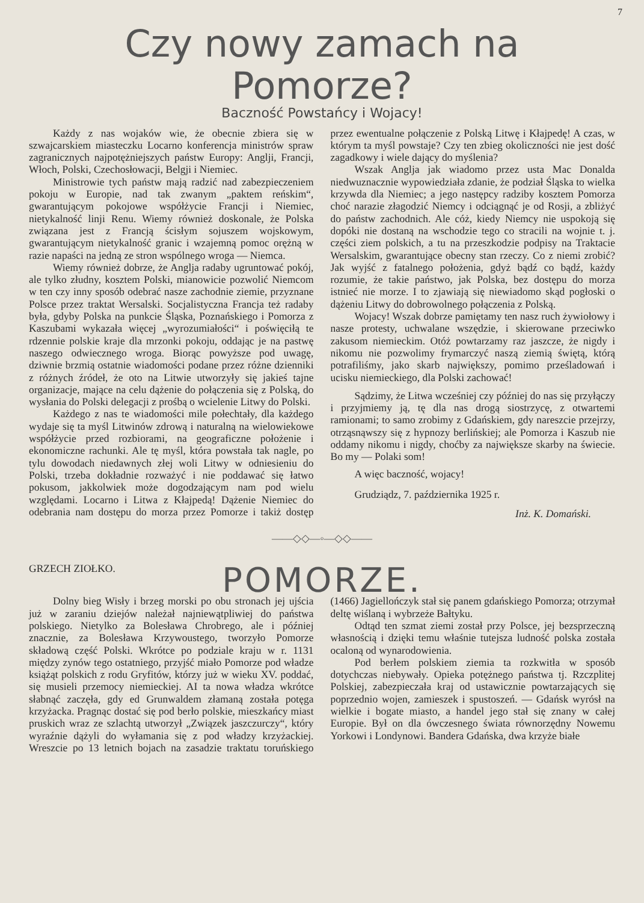7
Czy nowy zamach na Pomorze?
Baczność Powstańcy i Wojacy!
Każdy z nas wojaków wie, że obecnie zbiera się w szwajcarskiem miasteczku Locarno konferencja ministrów spraw zagranicznych najpotężniejszych państw Europy: Anglji, Francji, Włoch, Polski, Czechosłowacji, Belgji i Niemiec.
Ministrowie tych państw mają radzić nad zabezpieczeniem pokoju w Europie, nad tak zwanym „paktem reńskim“, gwarantującym pokojowe współżycie Francji i Niemiec, nietykalność linji Renu. Wiemy również doskonale, że Polska związana jest z Francją ścisłym sojuszem wojskowym, gwarantującym nietykalność granic i wzajemną pomoc orężną w razie napaści na jedną ze stron wspólnego wroga — Niemca.
Wiemy również dobrze, że Anglja radaby ugruntować pokój, ale tylko złudny, kosztem Polski, mianowicie pozwolić Niemcom w ten czy inny sposób odebrać nasze zachodnie ziemie, przyznane Polsce przez traktat Wersalski. Socjalistyczna Francja też radaby była, gdyby Polska na punkcie Śląska, Poznańskiego i Pomorza z Kaszubami wykazała więcej „wyrozumiałości“ i poświęciłą te rdzennie polskie kraje dla mrzonki pokoju, oddając je na pastwę naszego odwiecznego wroga. Biorąc powyższe pod uwagę, dziwnie brzmią ostatnie wiadomości podane przez różne dzienniki z różnych źródeł, że oto na Litwie utworzyły się jakieś tajne organizacje, mające na celu dążenie do połączenia się z Polską, do wysłania do Polski delegacji z prośbą o wcielenie Litwy do Polski.
Każdego z nas te wiadomości mile połechtały, dla każdego wydaje się ta myśl Litwinów zdrową i naturalną na wielowiekowe współżycie przed rozbiorami, na geograficzne położenie i ekonomiczne rachunki. Ale tę myśl, która powstała tak nagle, po tylu dowodach niedawnych złej woli Litwy w odniesieniu do Polski, trzeba dokładnie rozważyć i nie poddawać się łatwo pokusom, jakkolwiek może dogodzającym nam pod wielu względami. Locarno i Litwa z Kłajpedą! Dążenie Niemiec do odebrania nam dostępu do morza przez Pomorze i takiż dostęp przez ewentualne połączenie z Polską Litwę i Kłajpedę! A czas, w którym ta myśl powstaje? Czy ten zbieg okoliczności nie jest dość zagadkowy i wiele dający do myślenia?
Wszak Anglja jak wiadomo przez usta Mac Donalda niedwuznacznie wypowiedziała zdanie, że podział Śląska to wielka krzywda dla Niemiec; a jego następcy radziby kosztem Pomorza choć narazie złagodzić Niemcy i odciągnąć je od Rosji, a zbliżyć do państw zachodnich. Ale cóż, kiedy Niemcy nie uspokoją się dopóki nie dostaną na wschodzie tego co stracili na wojnie t. j. części ziem polskich, a tu na przeszkodzie podpisy na Traktacie Wersalskim, gwarantujące obecny stan rzeczy. Co z niemi zrobić? Jak wyjść z fatalnego położenia, gdyż bądź co bądź, każdy rozumie, że takie państwo, jak Polska, bez dostępu do morza istnieć nie morze. I to zjawiają się niewiadomo skąd pogłoski o dążeniu Litwy do dobrowolnego połączenia z Polską.
Wojacy! Wszak dobrze pamiętamy ten nasz ruch żywiołowy i nasze protesty, uchwalane wszędzie, i skierowane przeciwko zakusom niemieckim. Otóż powtarzamy raz jaszcze, że nigdy i nikomu nie pozwolimy frymarczyć naszą ziemią świętą, którą potrafiliśmy, jako skarb największy, pomimo prześladowań i ucisku niemieckiego, dla Polski zachować!
Sądzimy, że Litwa wcześniej czy później do nas się przyłączy i przyjmiemy ją, tę dla nas drogą siostrzycę, z otwartemi ramionami; to samo zrobimy z Gdańskiem, gdy nareszcie przejrzy, otrząsnąwszy się z hypnozy berlińskiej; ale Pomorza i Kaszub nie oddamy nikomu i nigdy, choćby za największe skarby na świecie. Bo my — Polaki som!
A więc baczność, wojacy!
Grudziądz, 7. października 1925 r.
Inż. K. Domański.
——◇◇—◦—◇◇——
GRZECH ZIOŁKO.
POMORZE.
Dolny bieg Wisły i brzeg morski po obu stronach jej ujścia już w zaraniu dziejów należał najniewątpliwiej do państwa polskiego. Nietylko za Bolesława Chrobrego, ale i później znacznie, za Bolesława Krzywoustego, tworzyło Pomorze składową część Polski. Wkrótce po podziale kraju w r. 1131 między zynów tego ostatniego, przyjść miało Pomorze pod władze książąt polskich z rodu Gryfitów, którzy już w wieku XV. poddać, się musieli przemocy niemieckiej. AI ta nowa władza wkrótce słabnąć zaczęła, gdy ed Grunwaldem złamaną została potęga krzyżacka. Pragnąc dostać się pod berło polskie, mieszkańcy miast pruskich wraz ze szlachtą utworzył „Związek jaszczurczy“, który wyraźnie dążyli do wyłamania się z pod władzy krzyżackiej. Wreszcie po 13 letnich bojach na zasadzie traktatu toruńskiego (1466) Jagiellończyk stał się panem gdańskiego Pomorza; otrzymał deltę wiślaną i wybrzeże Bałtyku.
Odtąd ten szmat ziemi został przy Polsce, jej bezsprzeczną własnością i dzięki temu właśnie tutejsza ludność polska została ocaloną od wynarodowienia.
Pod berłem polskiem ziemia ta rozkwitła w sposób dotychczas niebywały. Opieka potężnego państwa tj. Rzczplitej Polskiej, zabezpieczała kraj od ustawicznie powtarzających się poprzednio wojen, zamieszek i spustoszeń. — Gdańsk wyrósł na wielkie i bogate miasto, a handel jego stał się znany w całej Europie. Był on dla ówczesnego świata równorzędny Nowemu Yorkowi i Londynowi. Bandera Gdańska, dwa krzyże białe